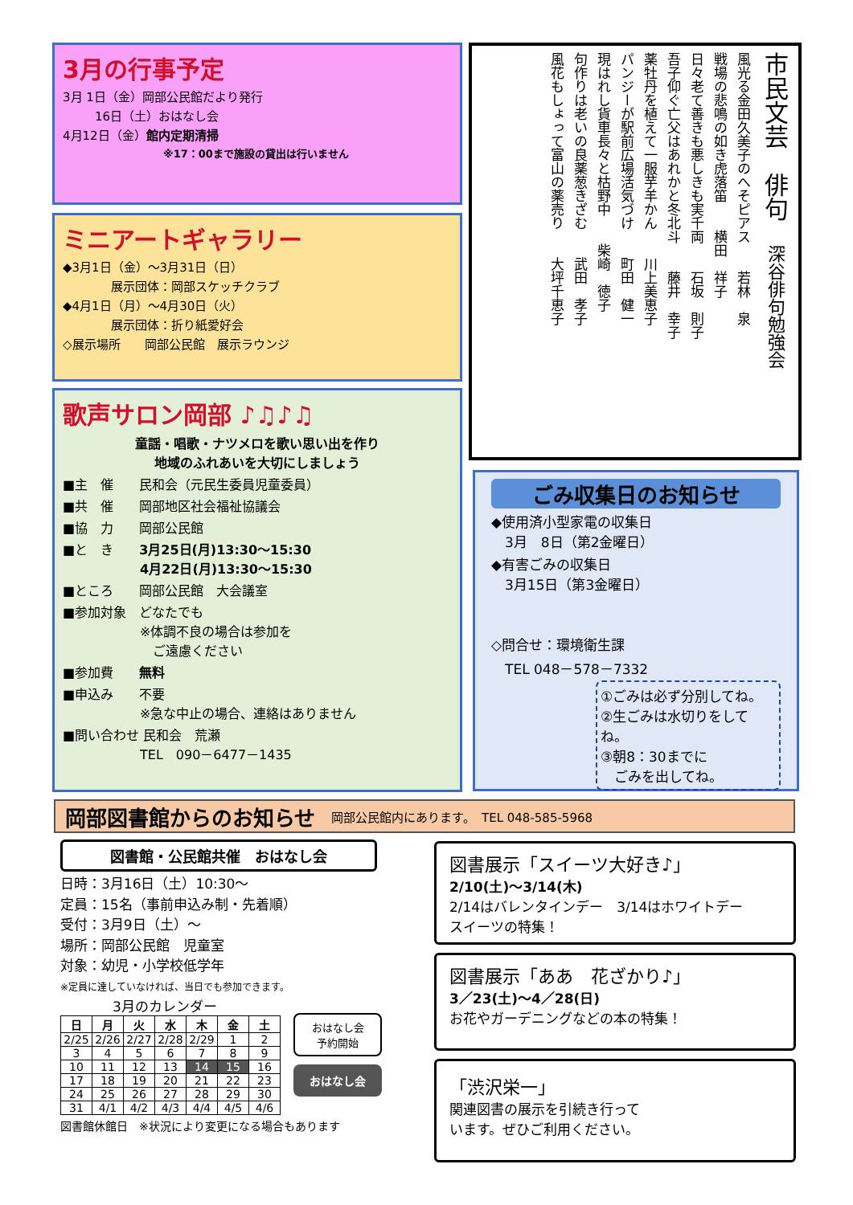3月の行事予定
3月 1日（金）岡部公民館だより発行
16日（土）おはなし会
4月12日（金）館内定期清掃
※17：00まで施設の貸出は行いません
ミニアートギャラリー
◆3月1日（金）～3月31日（日）
展示団体：岡部スケッチクラブ
◆4月1日（月）～4月30日（火）
展示団体：折り紙愛好会
◇展示場所　　岡部公民館　展示ラウンジ
歌声サロン岡部 ♪♫♪♫
童謡・唱歌・ナツメロを歌い思い出を作り
地域のふれあいを大切にしましょう
■主　催　　民和会（元民生委員児童委員）
■共　催　　岡部地区社会福祉協議会
■協　力　　岡部公民館
■と　き　　3月25日(月)13:30～15:30
　　　　　　4月22日(月)13:30～15:30
■ところ　　岡部公民館　大会議室
■参加対象　どなたでも
　　　　　　※体調不良の場合は参加を
　　　　　　　ご遠慮ください
■参加費　　無料
■申込み　　不要
　　　　　　※急な中止の場合、連絡はありません
■問い合わせ 民和会　荒瀬
　　　　　　TEL　090－6477－1435
市民文芸　俳句　深谷俳句勉強会
風光る金田久美子のへそピアス　　若林　泉
戦場の悲鳴の如き虎落笛　　横田　祥子
日々老て善きも悪しきも実千両　　石坂　則子
吾子仰ぐ亡父はあれかと冬北斗　　藤井　幸子
薬牡丹を植えて一服芋羊かん　　川上美恵子
パンジーが駅前広場活気づけ　　町田　健一
現はれし貨車長々と枯野中　　柴崎　徳子
句作りは老いの良薬葱きざむ　　武田　孝子
風花もしょって富山の薬売り　　大坪千恵子
ごみ収集日のお知らせ
◆使用済小型家電の収集日
　3月　8日（第2金曜日）
◆有害ごみの収集日
　3月15日（第3金曜日）
◇問合せ：環境衛生課
　TEL 048－578－7332
①ごみは必ず分別してね。
②生ごみは水切りをしてね。
③朝8：30までに
　ごみを出してね。
岡部図書館からのお知らせ 岡部公民館内にあります。　TEL 048-585-5968
図書館・公民館共催　おはなし会
日時：3月16日（土）10:30～
定員：15名（事前申込み制・先着順）
受付：3月9日（土）～
場所：岡部公民館　児童室
対象：幼児・小学校低学年
※定員に達していなければ、当日でも参加できます。
3月のカレンダー
| 日 | 月 | 火 | 水 | 木 | 金 | 土 |
| --- | --- | --- | --- | --- | --- | --- |
| 2/25 | 2/26 | 2/27 | 2/28 | 2/29 | 1 | 2 |
| 3 | 4 | 5 | 6 | 7 | 8 | 9 |
| 10 | 11 | 12 | 13 | 14 | 15 | 16 |
| 17 | 18 | 19 | 20 | 21 | 22 | 23 |
| 24 | 25 | 26 | 27 | 28 | 29 | 30 |
| 31 | 4/1 | 4/2 | 4/3 | 4/4 | 4/5 | 4/6 |
おはなし会
予約開始
おはなし会
図書館休館日　※状況により変更になる場合もあります
図書展示「スイーツ大好き♪」
2/10(土)～3/14(木)
2/14はバレンタインデー　3/14はホワイトデー
スイーツの特集！
図書展示「ああ　花ざかり♪」
3／23(土)～4／28(日)
お花やガーデニングなどの本の特集！
「渋沢栄一」
関連図書の展示を引続き行って
います。ぜひご利用ください。